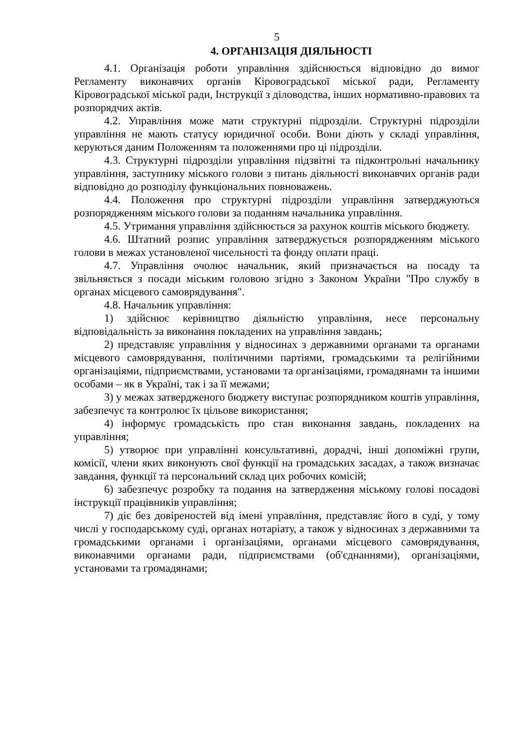5
4. ОРГАНІЗАЦІЯ ДІЯЛЬНОСТІ
4.1. Організація роботи управління здійснюється відповідно до вимог Регламенту виконавчих органів Кіровоградської міської ради, Регламенту Кіровоградської міської ради, Інструкції з діловодства, інших нормативно-правових та розпорядчих актів.
4.2. Управління може мати структурні підрозділи. Структурні підрозділи управління не мають статусу юридичної особи. Вони діють у складі управління, керуються даним Положенням та положеннями про ці підрозділи.
4.3. Структурні підрозділи управління підзвітні та підконтрольні начальнику управління, заступнику міського голови з питань діяльності виконавчих органів ради відповідно до розподілу функціональних повноважень.
4.4. Положення про структурні підрозділи управління затверджуються розпорядженням міського голови за поданням начальника управління.
4.5. Утримання управління здійснюється за рахунок коштів міського бюджету.
4.6. Штатний розпис управління затверджується розпорядженням міського голови в межах установленої чисельності та фонду оплати праці.
4.7. Управління очолює начальник, який призначається на посаду та звільняється з посади міським головою згідно з Законом України "Про службу в органах місцевого самоврядування".
4.8. Начальник управління:
1) здійснює керівництво діяльністю управління, несе персональну відповідальність за виконання покладених на управління завдань;
2) представляє управління у відносинах з державними органами та органами місцевого самоврядування, політичними партіями, громадськими та релігійними організаціями, підприємствами, установами та організаціями, громадянами та іншими особами – як в Україні, так і за її межами;
3) у межах затвердженого бюджету виступає розпорядником коштів управління, забезпечує та контролює їх цільове використання;
4) інформує громадськість про стан виконання завдань, покладених на управління;
5) утворює при управлінні консультативні, дорадчі, інші допоміжні групи, комісії, члени яких виконують свої функції на громадських засадах, а також визначає завдання, функції та персональний склад цих робочих комісій;
6) забезпечує розробку та подання на затвердження міському голові посадові інструкції працівників управління;
7) діє без довіреностей від імені управління, представляє його в суді, у тому числі у господарському суді, органах нотаріату, а також у відносинах з державними та громадськими органами і організаціями, органами місцевого самоврядування, виконавчими органами ради, підприємствами (об'єднаннями), організаціями, установами та громадянами;